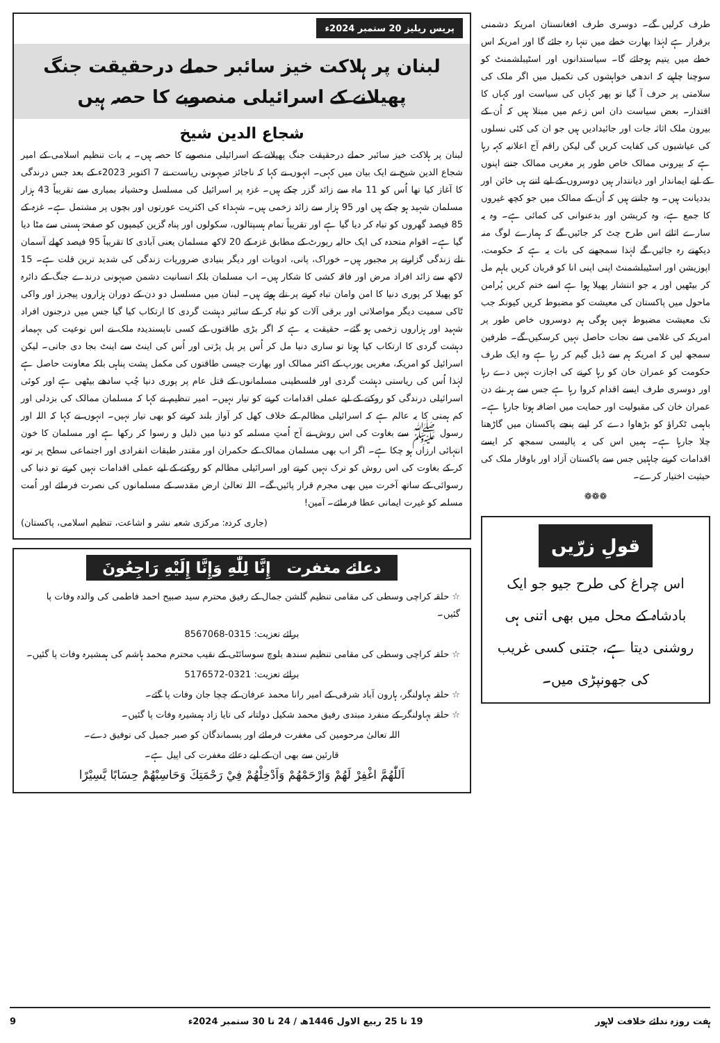طرف کرلیں گے۔ دوسری طرف افغانستان امریکہ دشمنی برقرار ہے لہٰذا بھارت خطے میں تنہا رہ جائے گا اور امریکہ اس خطے میں یتیم ہوجائے گا۔ سیاستدانوں اور اسٹیبلشمنٹ کو سوچنا چاہیے کہ اندھی خواہشوں کی تکمیل میں اگر ملک کی سلامتی پر حرف آ گیا تو پھر کہاں کی سیاست اور کہاں کا اقتدار۔ بعض سیاست دان اس زعم میں مبتلا ہیں کہ اُن کے بیرون ملک اثاثہ جات اور جائیدادیں ہیں جو ان کی کئی نسلوں کی عیاشیوں کی کفایت کریں گی لیکن راقم آج اعلانیہ کہہ رہا ہے کہ بیرونی ممالک خاص طور پر مغربی ممالک جتنے اپنوں کے لیے ایماندار اور دیانتدار ہیں دوسروں کے لیے اتنے ہی خائن اور بددیانت ہیں۔ وہ جانتے ہیں کہ اُن کے ممالک میں جو کچھ غیروں کا جمع ہے، وہ کرپشن اور بدعنوانی کی کمائی ہے۔ وہ یہ سارے اثاثے اس طرح چٹ کر جائیں گے کہ ہمارے لوگ منہ دیکھتے رہ جائیں گے لہٰذا سمجھنے کی بات یہ ہے کہ حکومت، اپوزیشن اور اسٹیبلشمنٹ اپنی اپنی انا کو قربان کریں باہم مل کر بیٹھیں اور یہ جو انتشار پھیلا ہوا ہے اسے ختم کریں پُرامن ماحول میں پاکستان کی معیشت کو مضبوط کریں کیونکہ جب تک معیشت مضبوط نہیں ہوگی ہم دوسروں خاص طور پر امریکہ کی غلامی سے نجات حاصل نہیں کرسکیں گے۔ طرفین سمجھ لیں کہ امریکہ ہم سے ڈبل گیم کر رہا ہے وہ ایک طرف حکومت کو عمران خان کو رہا کرنے کی اجازت نہیں دے رہا اور دوسری طرف ایسے اقدام کروا رہا ہے جس سے ہر نئے دن عمران خان کی مقبولیت اور حمایت میں اضافہ ہوتا جارہا ہے۔ باہمی ٹکراؤ کو بڑھاوا دے کر اپنے پنجے پاکستان میں گاڑھتا چلا جارہا ہے۔ ہمیں اس کی یہ پالیسی سمجھ کر ایسے اقدامات کرنے چاہئیں جس سے پاکستان آزاد اور باوقار ملک کی حیثیت اختیار کرے۔
❁❁❁
قولِ زرّیں
اس چراغ کی طرح جیو جو ایک بادشاہ کے محل میں بھی اتنی ہی روشنی دیتا ہے، جتنی کسی غریب کی جھونپڑی میں۔
پریس ریلیز 20 ستمبر 2024ء
لبنان پر ہلاکت خیز سائبر حملے درحقیقت جنگ پھیلانے کے اسرائیلی منصوبے کا حصہ ہیں
شجاع الدین شیخ
لبنان پر ہلاکت خیز سائبر حملے درحقیقت جنگ پھیلانے کے اسرائیلی منصوبے کا حصہ ہیں۔ یہ بات تنظیم اسلامی کے امیر شجاع الدین شیخ نے ایک بیان میں کہی۔ انہوں نے کہا کہ ناجائز صیہونی ریاست نے 7 اکتوبر 2023ء کے بعد جس درندگی کا آغاز کیا تھا اُس کو 11 ماہ سے زائد گزر چکے ہیں۔ غزہ پر اسرائیل کی مسلسل وحشیانہ بمباری سے تقریباً 43 ہزار مسلمان شہید ہو چکے ہیں اور 95 ہزار سے زائد زخمی ہیں۔ شہداء کی اکثریت عورتوں اور بچوں پر مشتمل ہے۔ غزہ کے 85 فیصد گھروں کو تباہ کر دیا گیا ہے اور تقریباً تمام ہسپتالوں، سکولوں اور پناہ گزین کیمپوں کو صفحۂ ہستی سے مٹا دیا گیا ہے۔ اقوام متحدہ کی ایک حالیہ رپورٹ کے مطابق غزہ کے 20 لاکھ مسلمان یعنی آبادی کا تقریباً 95 فیصد کھلے آسمان تلے زندگی گزارنے پر مجبور ہیں۔ خوراک، پانی، ادویات اور دیگر بنیادی ضروریات زندگی کی شدید ترین قلت ہے۔ 15 لاکھ سے زائد افراد مرض اور فاقہ کشی کا شکار ہیں۔ اب مسلمان بلکہ انسانیت دشمن صیہونی درندے جنگ کے دائرہ کو پھیلا کر پوری دنیا کا امن وامان تباہ کرنے پر تلے ہوئے ہیں۔ لبنان میں مسلسل دو دن کے دوران ہزاروں پیجرز اور واکی ٹاکی سمیت دیگر مواصلاتی اور برقی آلات کو تباہ کر کے سائبر دہشت گردی کا ارتکاب کیا گیا جس میں درجنوں افراد شہید اور ہزاروں زخمی ہو گئے۔ حقیقت یہ ہے کہ اگر بڑی طاقتوں کے کسی ناپسندیدہ ملک نے اس نوعیت کی بہیمانہ دہشت گردی کا ارتکاب کیا ہوتا تو ساری دنیا مل کر اُس پر پل پڑتی اور اُس کی اینٹ سے اینٹ بجا دی جاتی۔ لیکن اسرائیل کو امریکہ، مغربی یورپ کے اکثر ممالک اور بھارت جیسی طاقتوں کی مکمل پشت پناہی بلکہ معاونت حاصل ہے لہٰذا اُس کی ریاستی دہشت گردی اور فلسطینی مسلمانوں کے قتل عام پر پوری دنیا چُپ سادھے بیٹھی ہے اور کوئی اسرائیلی درندگی کو روکنے کے لیے عملی اقدامات کرنے کو تیار نہیں۔ امیر تنظیم نے کہا کہ مسلمان ممالک کی بزدلی اور کم ہمتی کا یہ عالم ہے کہ اسرائیلی مظالم کے خلاف کھل کر آواز بلند کرنے کو بھی تیار نہیں۔ انہوں نے کہا کہ اللہ اور رسول ﷺ سے بغاوت کی اس روش نے آج اُمتِ مسلمہ کو دنیا میں ذلیل و رسوا کر رکھا ہے اور مسلمان کا خون انتہائی ارزاں ہو چکا ہے۔ اگر اب بھی مسلمان ممالک کے حکمران اور مقتدر طبقات انفرادی اور اجتماعی سطح پر توبہ کر کے بغاوت کی اس روش کو ترک نہیں کرتے اور اسرائیلی مظالم کو روکنے کے لیے عملی اقدامات نہیں کرتے تو دنیا کی رسوائی کے ساتھ آخرت میں بھی مجرم قرار پائیں گے۔ اللہ تعالیٰ ارض مقدسہ کے مسلمانوں کی نصرت فرمائے اور اُمت مسلمہ کو غیرت ایمانی عطا فرمائے۔ آمین!
(جاری کردہ: مرکزی شعبہ نشر و اشاعت، تنظیم اسلامی، پاکستان)
دعائے مغفرت إِنَّا لِلّٰهِ وَإِنَّا إِلَيْهِ رَاجِعُونَ
☆ حلقہ کراچی وسطی کی مقامی تنظیم گلشن جمال کے رفیق محترم سید صبیح احمد فاطمی کی والدہ وفات پا گئیں۔
برائے تعزیت: 0315-8567068
☆ حلقہ کراچی وسطی کی مقامی تنظیم سندھ بلوچ سوسائٹی کے نقیب محترم محمد ہاشم کی ہمشیرہ وفات پا گئیں۔
برائے تعزیت: 0321-5176572
☆ حلقہ بہاولنگر، ہارون آباد شرقی کے امیر رانا محمد عرفان کے چچا جان وفات پا گئے۔
☆ حلقہ بہاولنگر کے منفرد مبتدی رفیق محمد شکیل دولتانہ کی تایا زاد ہمشیرہ وفات پا گئیں۔
اللہ تعالیٰ مرحومین کی مغفرت فرمائے اور پسماندگان کو صبر جمیل کی توفیق دے۔
قارئین سے بھی ان کے لیے دعائے مغفرت کی اپیل ہے۔
اَللّٰهُمَّ اغْفِرْ لَهُمْ وَارْحَمْهُمْ وَاَدْخِلْهُمْ فِيْ رَحْمَتِكَ وَحَاسِبْهُمْ حِسَابًا يَّسِيْرًا
ہفت روزہ ندائے خلافت لاہور 19 تا 25 ربیع الاول 1446ھ / 24 تا 30 ستمبر 2024ء 9